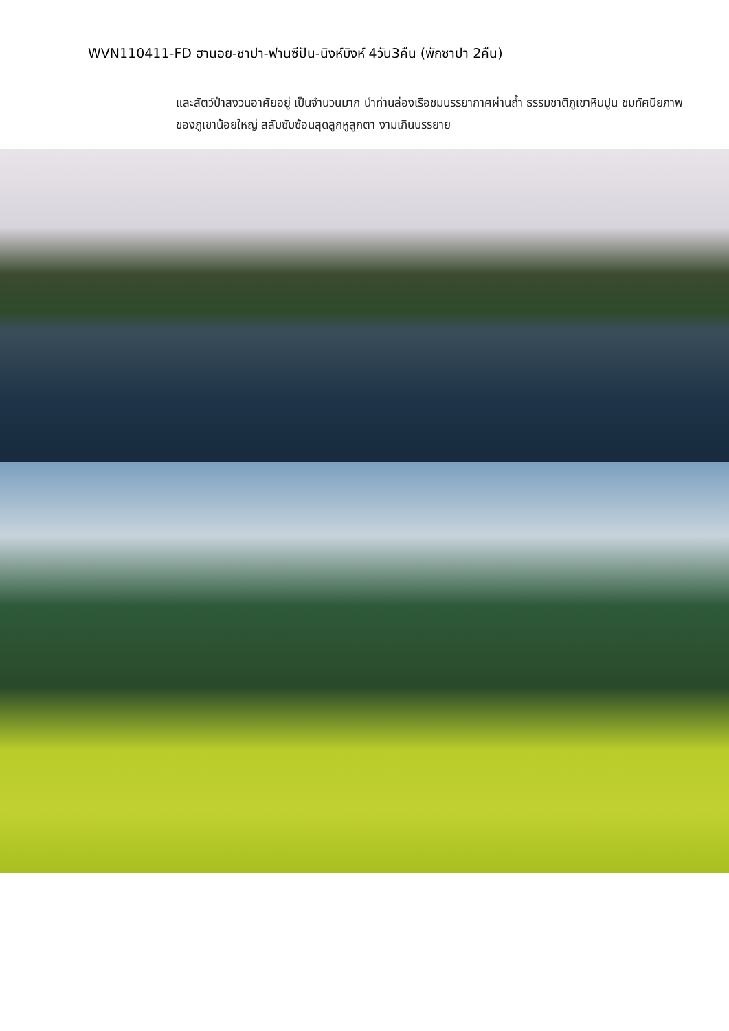WVN110411-FD ฮานอย-ซาปา-ฟานซีปัน-นิงห์บิงห์ 4วัน3คืน (พักซาปา 2คืน)
และสัตว์ป่าสงวนอาศัยอยู่ เป็นจำนวนมาก นำท่านล่องเรือชมบรรยากาศผ่านถ้ำ ธรรมชาติภูเขาหินปูน ชมทัศนียภาพของภูเขาน้อยใหญ่ สลับซับซ้อนสุดลูกหูลูกตา งามเกินบรรยาย